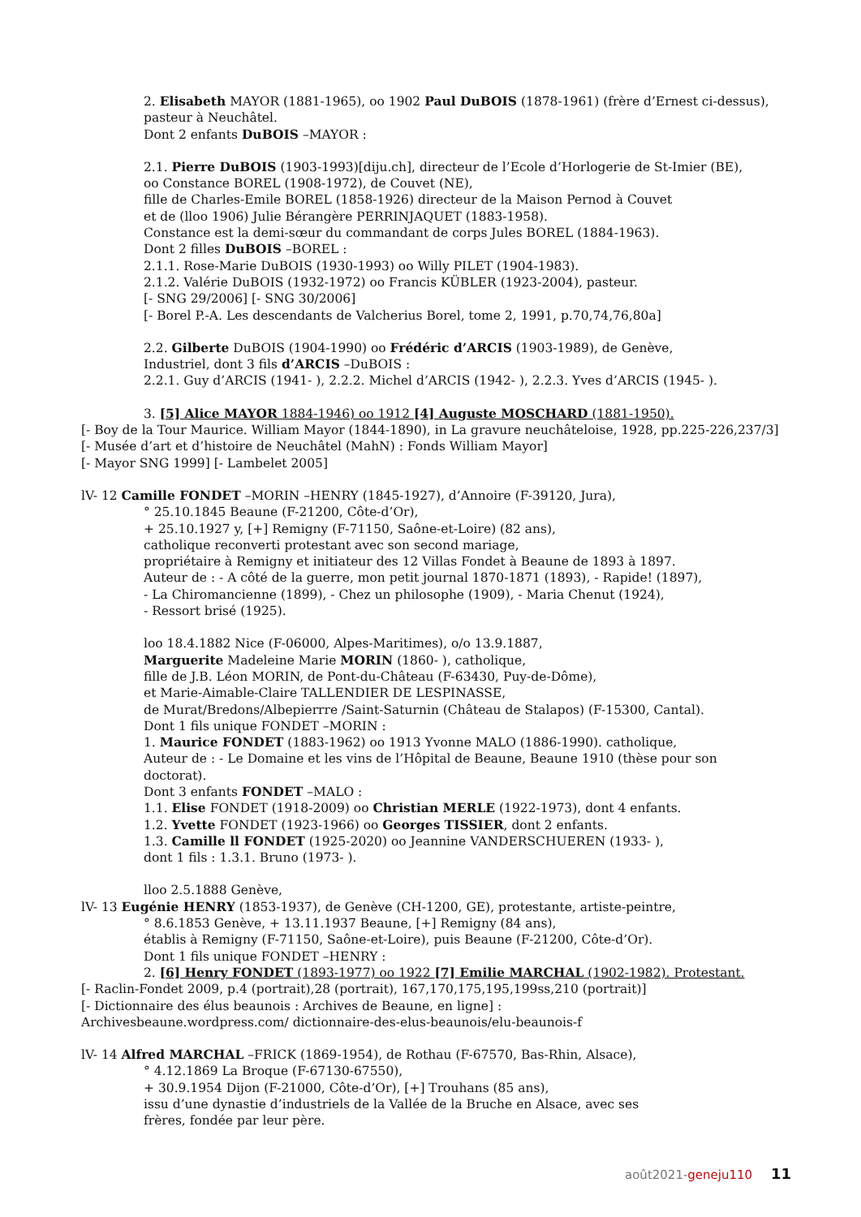2. Elisabeth MAYOR (1881-1965), oo 1902 Paul DuBOIS (1878-1961) (frère d’Ernest ci-dessus), pasteur à Neuchâtel.
Dont 2 enfants DuBOIS –MAYOR :
2.1. Pierre DuBOIS (1903-1993)[diju.ch], directeur de l’Ecole d’Horlogerie de St-Imier (BE),
oo Constance BOREL (1908-1972), de Couvet (NE),
fille de Charles-Emile BOREL (1858-1926) directeur de la Maison Pernod à Couvet
et de (lloo 1906) Julie Bérangère PERRINJAQUET (1883-1958).
Constance est la demi-sœur du commandant de corps Jules BOREL (1884-1963).
Dont 2 filles DuBOIS –BOREL :
2.1.1. Rose-Marie DuBOIS (1930-1993) oo Willy PILET (1904-1983).
2.1.2. Valérie DuBOIS (1932-1972) oo Francis KÜBLER (1923-2004), pasteur.
[- SNG 29/2006] [- SNG 30/2006]
[- Borel P.-A. Les descendants de Valcherius Borel, tome 2, 1991, p.70,74,76,80a]
2.2. Gilberte DuBOIS (1904-1990) oo Frédéric d’ARCIS (1903-1989), de Genève,
Industriel, dont 3 fils d’ARCIS –DuBOIS :
2.2.1. Guy d’ARCIS (1941- ), 2.2.2. Michel d’ARCIS (1942- ), 2.2.3. Yves d’ARCIS (1945- ).
3. [5] Alice MAYOR 1884-1946) oo 1912 [4] Auguste MOSCHARD (1881-1950).
[- Boy de la Tour Maurice. William Mayor (1844-1890), in La gravure neuchâteloise, 1928, pp.225-226,237/3] [- Musée d’art et d’histoire de Neuchâtel (MahN) : Fonds William Mayor]
[- Mayor SNG 1999] [- Lambelet 2005]
lV- 12 Camille FONDET –MORIN –HENRY (1845-1927), d’Annoire (F-39120, Jura),
° 25.10.1845 Beaune (F-21200, Côte-d’Or),
+ 25.10.1927 y, [+] Remigny (F-71150, Saône-et-Loire) (82 ans),
catholique reconverti protestant avec son second mariage,
propriétaire à Remigny et initiateur des 12 Villas Fondet à Beaune de 1893 à 1897.
Auteur de : - A côté de la guerre, mon petit journal 1870-1871 (1893), - Rapide! (1897),
- La Chiromancienne (1899), - Chez un philosophe (1909), - Maria Chenut (1924),
- Ressort brisé (1925).
loo 18.4.1882 Nice (F-06000, Alpes-Maritimes), o/o 13.9.1887,
Marguerite Madeleine Marie MORIN (1860- ), catholique,
fille de J.B. Léon MORIN, de Pont-du-Château (F-63430, Puy-de-Dôme),
et Marie-Aimable-Claire TALLENDIER DE LESPINASSE,
de Murat/Bredons/Albepierrre /Saint-Saturnin (Château de Stalapos) (F-15300, Cantal).
Dont 1 fils unique FONDET –MORIN :
1. Maurice FONDET (1883-1962) oo 1913 Yvonne MALO (1886-1990). catholique,
Auteur de : - Le Domaine et les vins de l’Hôpital de Beaune, Beaune 1910 (thèse pour son doctorat).
Dont 3 enfants FONDET –MALO :
1.1. Elise FONDET (1918-2009) oo Christian MERLE (1922-1973), dont 4 enfants.
1.2. Yvette FONDET (1923-1966) oo Georges TISSIER, dont 2 enfants.
1.3. Camille ll FONDET (1925-2020) oo Jeannine VANDERSCHUEREN (1933- ),
dont 1 fils : 1.3.1. Bruno (1973- ).
lloo 2.5.1888 Genève,
lV- 13 Eugénie HENRY (1853-1937), de Genève (CH-1200, GE), protestante, artiste-peintre,
° 8.6.1853 Genève, + 13.11.1937 Beaune, [+] Remigny (84 ans),
établis à Remigny (F-71150, Saône-et-Loire), puis Beaune (F-21200, Côte-d’Or).
Dont 1 fils unique FONDET –HENRY :
2. [6] Henry FONDET (1893-1977) oo 1922 [7] Emilie MARCHAL (1902-1982). Protestant.
[- Raclin-Fondet 2009, p.4 (portrait),28 (portrait), 167,170,175,195,199ss,210 (portrait)]
[- Dictionnaire des élus beaunois : Archives de Beaune, en ligne] :
Archivesbeaune.wordpress.com/ dictionnaire-des-elus-beaunois/elu-beaunois-f
lV- 14 Alfred MARCHAL –FRICK (1869-1954), de Rothau (F-67570, Bas-Rhin, Alsace),
° 4.12.1869 La Broque (F-67130-67550),
+ 30.9.1954 Dijon (F-21000, Côte-d’Or), [+] Trouhans (85 ans),
issu d’une dynastie d’industriels de la Vallée de la Bruche en Alsace, avec ses
frères, fondée par leur père.
août2021-geneju110 11